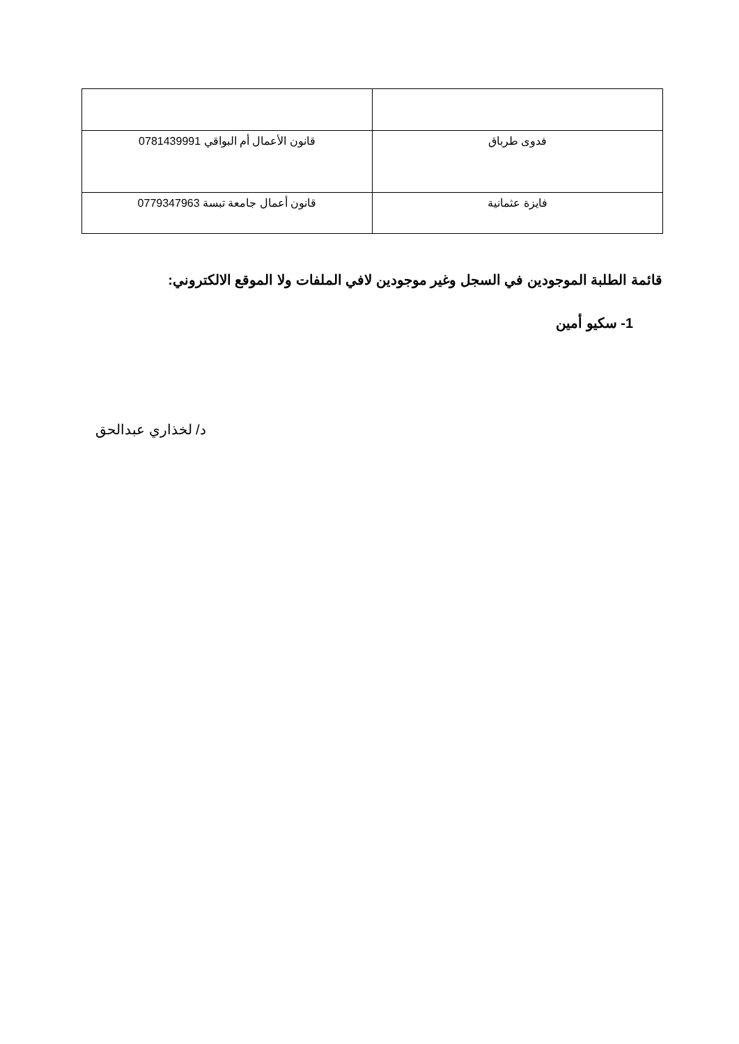| فدوى طرباق | قانون الأعمال أم البواقي 0781439991 |
| فايزة عثمانية | قانون أعمال جامعة تبسة 0779347963 |
قائمة الطلبة الموجودين في السجل وغير موجودين لافي الملفات ولا الموقع الالكتروني:
1- سكيو أمين
د/ لخذاري عبدالحق